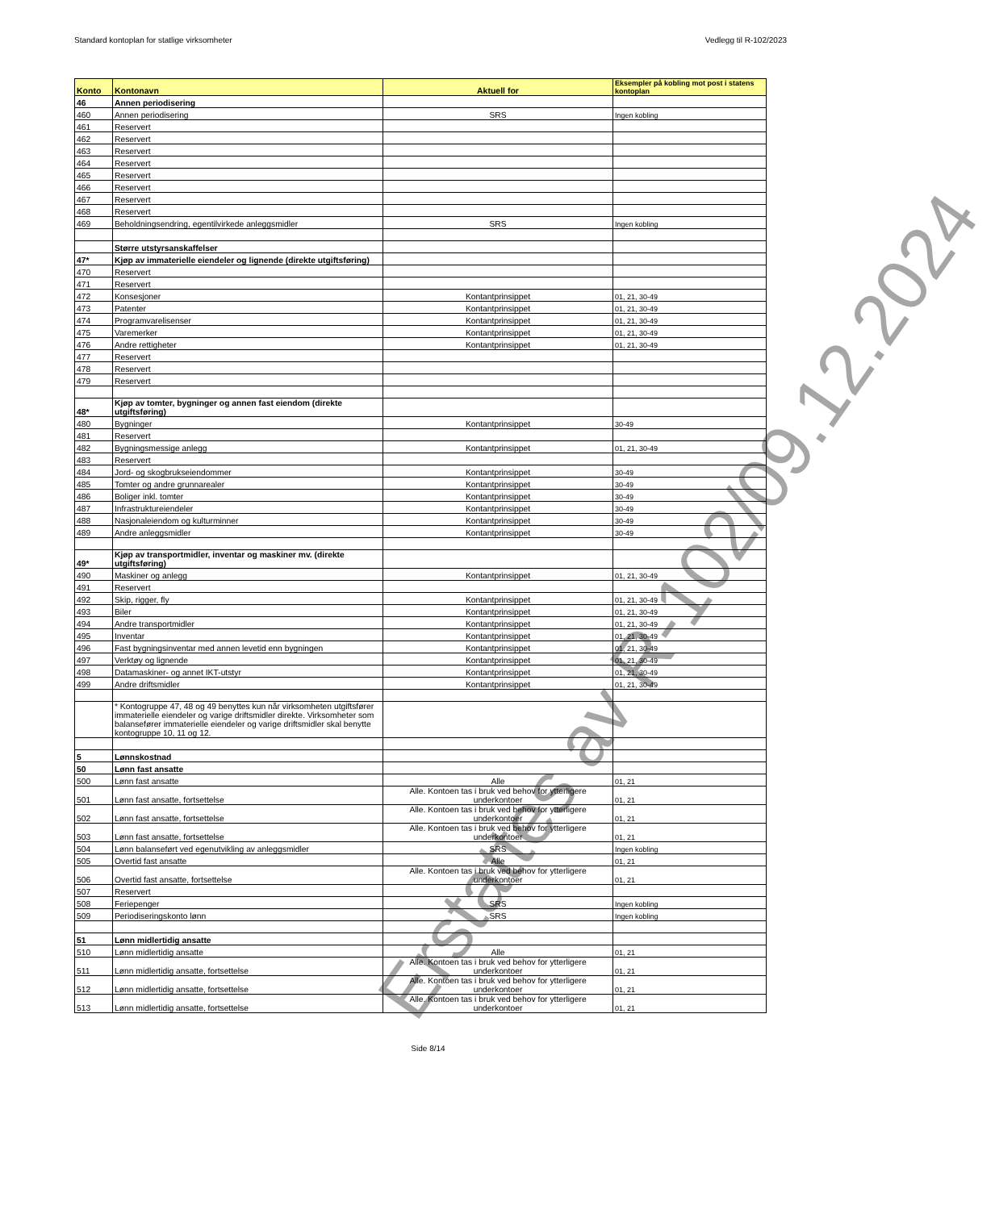Standard kontoplan for statlige virksomheter Vedlegg til R-102/2023
| Konto | Kontonavn | Aktuell for | Eksempler på kobling mot post i statens kontoplan |
| --- | --- | --- | --- |
| 46 | Annen periodisering | | |
| 460 | Annen periodisering | SRS | Ingen kobling |
| 461 | Reservert | | |
| 462 | Reservert | | |
| 463 | Reservert | | |
| 464 | Reservert | | |
| 465 | Reservert | | |
| 466 | Reservert | | |
| 467 | Reservert | | |
| 468 | Reservert | | |
| 469 | Beholdningsendring, egentilvirkede anleggsmidler | SRS | Ingen kobling |
| | Større utstyrsanskaffelser | | |
| 47* | Kjøp av immaterielle eiendeler og lignende (direkte utgiftsføring) | | |
| 470 | Reservert | | |
| 471 | Reservert | | |
| 472 | Konsesjoner | Kontantprinsippet | 01, 21, 30-49 |
| 473 | Patenter | Kontantprinsippet | 01, 21, 30-49 |
| 474 | Programvarelisenser | Kontantprinsippet | 01, 21, 30-49 |
| 475 | Varemerker | Kontantprinsippet | 01, 21, 30-49 |
| 476 | Andre rettigheter | Kontantprinsippet | 01, 21, 30-49 |
| 477 | Reservert | | |
| 478 | Reservert | | |
| 479 | Reservert | | |
| 48* | Kjøp av tomter, bygninger og annen fast eiendom (direkte utgiftsføring) | | |
| 480 | Bygninger | Kontantprinsippet | 30-49 |
| 481 | Reservert | | |
| 482 | Bygningsmessige anlegg | Kontantprinsippet | 01, 21, 30-49 |
| 483 | Reservert | | |
| 484 | Jord- og skogbrukseiendommer | Kontantprinsippet | 30-49 |
| 485 | Tomter og andre grunnarealer | Kontantprinsippet | 30-49 |
| 486 | Boliger inkl. tomter | Kontantprinsippet | 30-49 |
| 487 | Infrastruktureiendeler | Kontantprinsippet | 30-49 |
| 488 | Nasjonaleiendom og kulturminner | Kontantprinsippet | 30-49 |
| 489 | Andre anleggsmidler | Kontantprinsippet | 30-49 |
| 49* | Kjøp av transportmidler, inventar og maskiner mv. (direkte utgiftsføring) | | |
| 490 | Maskiner og anlegg | Kontantprinsippet | 01, 21, 30-49 |
| 491 | Reservert | | |
| 492 | Skip, rigger, fly | Kontantprinsippet | 01, 21, 30-49 |
| 493 | Biler | Kontantprinsippet | 01, 21, 30-49 |
| 494 | Andre transportmidler | Kontantprinsippet | 01, 21, 30-49 |
| 495 | Inventar | Kontantprinsippet | 01, 21, 30-49 |
| 496 | Fast bygningsinventar med annen levetid enn bygningen | Kontantprinsippet | 01, 21, 30-49 |
| 497 | Verktøy og lignende | Kontantprinsippet | 01, 21, 30-49 |
| 498 | Datamaskiner- og annet IKT-utstyr | Kontantprinsippet | 01, 21, 30-49 |
| 499 | Andre driftsmidler | Kontantprinsippet | 01, 21, 30-49 |
| | * Kontogruppe 47, 48 og 49 benyttes kun når virksomheten utgiftsfører immaterielle eiendeler og varige driftsmidler direkte. Virksomheter som balansefører immaterielle eiendeler og varige driftsmidler skal benytte kontogruppe 10, 11 og 12. | | |
| 5 | Lønnskostnad | | |
| 50 | Lønn fast ansatte | | |
| 500 | Lønn fast ansatte | Alle | 01, 21 |
| 501 | Lønn fast ansatte, fortsettelse | Alle. Kontoen tas i bruk ved behov for ytterligere underkontoer | 01, 21 |
| 502 | Lønn fast ansatte, fortsettelse | Alle. Kontoen tas i bruk ved behov for ytterligere underkontoer | 01, 21 |
| 503 | Lønn fast ansatte, fortsettelse | Alle. Kontoen tas i bruk ved behov for ytterligere underkontoer | 01, 21 |
| 504 | Lønn balanseført ved egenutvikling av anleggsmidler | SRS | Ingen kobling |
| 505 | Overtid fast ansatte | Alle | 01, 21 |
| 506 | Overtid fast ansatte, fortsettelse | Alle. Kontoen tas i bruk ved behov for ytterligere underkontoer | 01, 21 |
| 507 | Reservert | | |
| 508 | Feriepenger | SRS | Ingen kobling |
| 509 | Periodiseringskonto lønn | SRS | Ingen kobling |
| 51 | Lønn midlertidig ansatte | | |
| 510 | Lønn midlertidig ansatte | Alle | 01, 21 |
| 511 | Lønn midlertidig ansatte, fortsettelse | Alle. Kontoen tas i bruk ved behov for ytterligere underkontoer | 01, 21 |
| 512 | Lønn midlertidig ansatte, fortsettelse | Alle. Kontoen tas i bruk ved behov for ytterligere underkontoer | 01, 21 |
| 513 | Lønn midlertidig ansatte, fortsettelse | Alle. Kontoen tas i bruk ved behov for ytterligere underkontoer | 01, 21 |
Side 8/14
Erstattes av R-102/09.12.2024